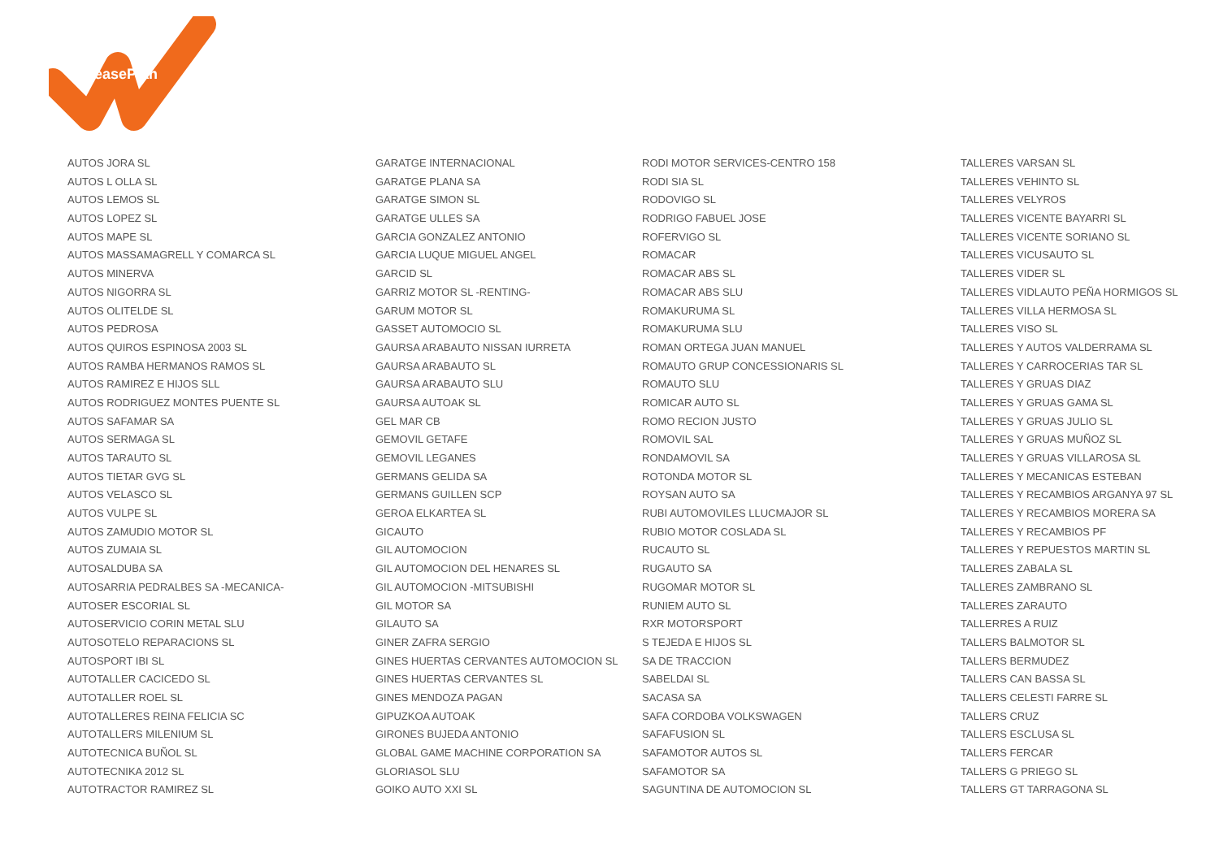LeasePlan
AUTOS JORA SL
AUTOS L OLLA SL
AUTOS LEMOS SL
AUTOS LOPEZ SL
AUTOS MAPE SL
AUTOS MASSAMAGRELL Y COMARCA SL
AUTOS MINERVA
AUTOS NIGORRA SL
AUTOS OLITELDE SL
AUTOS PEDROSA
AUTOS QUIROS ESPINOSA 2003 SL
AUTOS RAMBA HERMANOS RAMOS SL
AUTOS RAMIREZ E HIJOS SLL
AUTOS RODRIGUEZ MONTES PUENTE SL
AUTOS SAFAMAR SA
AUTOS SERMAGA SL
AUTOS TARAUTO SL
AUTOS TIETAR GVG SL
AUTOS VELASCO SL
AUTOS VULPE SL
AUTOS ZAMUDIO MOTOR SL
AUTOS ZUMAIA SL
AUTOSALDUBA SA
AUTOSARRIA PEDRALBES SA -MECANICA-
AUTOSER ESCORIAL SL
AUTOSERVICIO CORIN METAL SLU
AUTOSOTELO REPARACIONS SL
AUTOSPORT IBI SL
AUTOTALLER CACICEDO SL
AUTOTALLER ROEL SL
AUTOTALLERES REINA FELICIA SC
AUTOTALLERS MILENIUM SL
AUTOTECNICA BUÑOL SL
AUTOTECNIKA 2012 SL
AUTOTRACTOR RAMIREZ SL
GARATGE INTERNACIONAL
GARATGE PLANA SA
GARATGE SIMON SL
GARATGE ULLES SA
GARCIA GONZALEZ ANTONIO
GARCIA LUQUE MIGUEL ANGEL
GARCID SL
GARRIZ MOTOR SL -RENTING-
GARUM MOTOR SL
GASSET AUTOMOCIO SL
GAURSA ARABAUTO NISSAN IURRETA
GAURSA ARABAUTO SL
GAURSA ARABAUTO SLU
GAURSA AUTOAK SL
GEL MAR CB
GEMOVIL GETAFE
GEMOVIL LEGANES
GERMANS GELIDA SA
GERMANS GUILLEN SCP
GEROA ELKARTEA SL
GICAUTO
GIL AUTOMOCION
GIL AUTOMOCION DEL HENARES SL
GIL AUTOMOCION -MITSUBISHI
GIL MOTOR SA
GILAUTO SA
GINER ZAFRA SERGIO
GINES HUERTAS CERVANTES AUTOMOCION SL
GINES HUERTAS CERVANTES SL
GINES MENDOZA PAGAN
GIPUZKOA AUTOAK
GIRONES BUJEDA ANTONIO
GLOBAL GAME MACHINE CORPORATION SA
GLORIASOL SLU
GOIKO AUTO XXI SL
RODI MOTOR SERVICES-CENTRO 158
RODI SIA SL
RODOVIGO SL
RODRIGO FABUEL JOSE
ROFERVIGO SL
ROMACAR
ROMACAR ABS SL
ROMACAR ABS SLU
ROMAKURUMA SL
ROMAKURUMA SLU
ROMAN ORTEGA JUAN MANUEL
ROMAUTO GRUP CONCESSIONARIS SL
ROMAUTO SLU
ROMICAR AUTO SL
ROMO RECION JUSTO
ROMOVIL SAL
RONDAMOVIL SA
ROTONDA MOTOR SL
ROYSAN AUTO SA
RUBI AUTOMOVILES LLUCMAJOR SL
RUBIO MOTOR COSLADA SL
RUCAUTO SL
RUGAUTO SA
RUGOMAR MOTOR SL
RUNIEM AUTO SL
RXR MOTORSPORT
S TEJEDA E HIJOS SL
SA DE TRACCION
SABELDAI SL
SACASA SA
SAFA CORDOBA VOLKSWAGEN
SAFAFUSION SL
SAFAMOTOR AUTOS SL
SAFAMOTOR SA
SAGUNTINA DE AUTOMOCION SL
TALLERES VARSAN SL
TALLERES VEHINTO SL
TALLERES VELYROS
TALLERES VICENTE BAYARRI SL
TALLERES VICENTE SORIANO SL
TALLERES VICUSAUTO SL
TALLERES VIDER SL
TALLERES VIDLAUTO PEÑA HORMIGOS SL
TALLERES VILLA HERMOSA SL
TALLERES VISO SL
TALLERES Y AUTOS VALDERRAMA SL
TALLERES Y CARROCERIAS TAR SL
TALLERES Y GRUAS DIAZ
TALLERES Y GRUAS GAMA SL
TALLERES Y GRUAS JULIO SL
TALLERES Y GRUAS MUÑOZ SL
TALLERES Y GRUAS VILLAROSA SL
TALLERES Y MECANICAS ESTEBAN
TALLERES Y RECAMBIOS ARGANYA 97 SL
TALLERES Y RECAMBIOS MORERA SA
TALLERES Y RECAMBIOS PF
TALLERES Y REPUESTOS MARTIN SL
TALLERES ZABALA SL
TALLERES ZAMBRANO SL
TALLERES ZARAUTO
TALLERRES A RUIZ
TALLERS BALMOTOR SL
TALLERS BERMUDEZ
TALLERS CAN BASSA SL
TALLERS CELESTI FARRE SL
TALLERS CRUZ
TALLERS ESCLUSA SL
TALLERS FERCAR
TALLERS G PRIEGO SL
TALLERS GT TARRAGONA SL